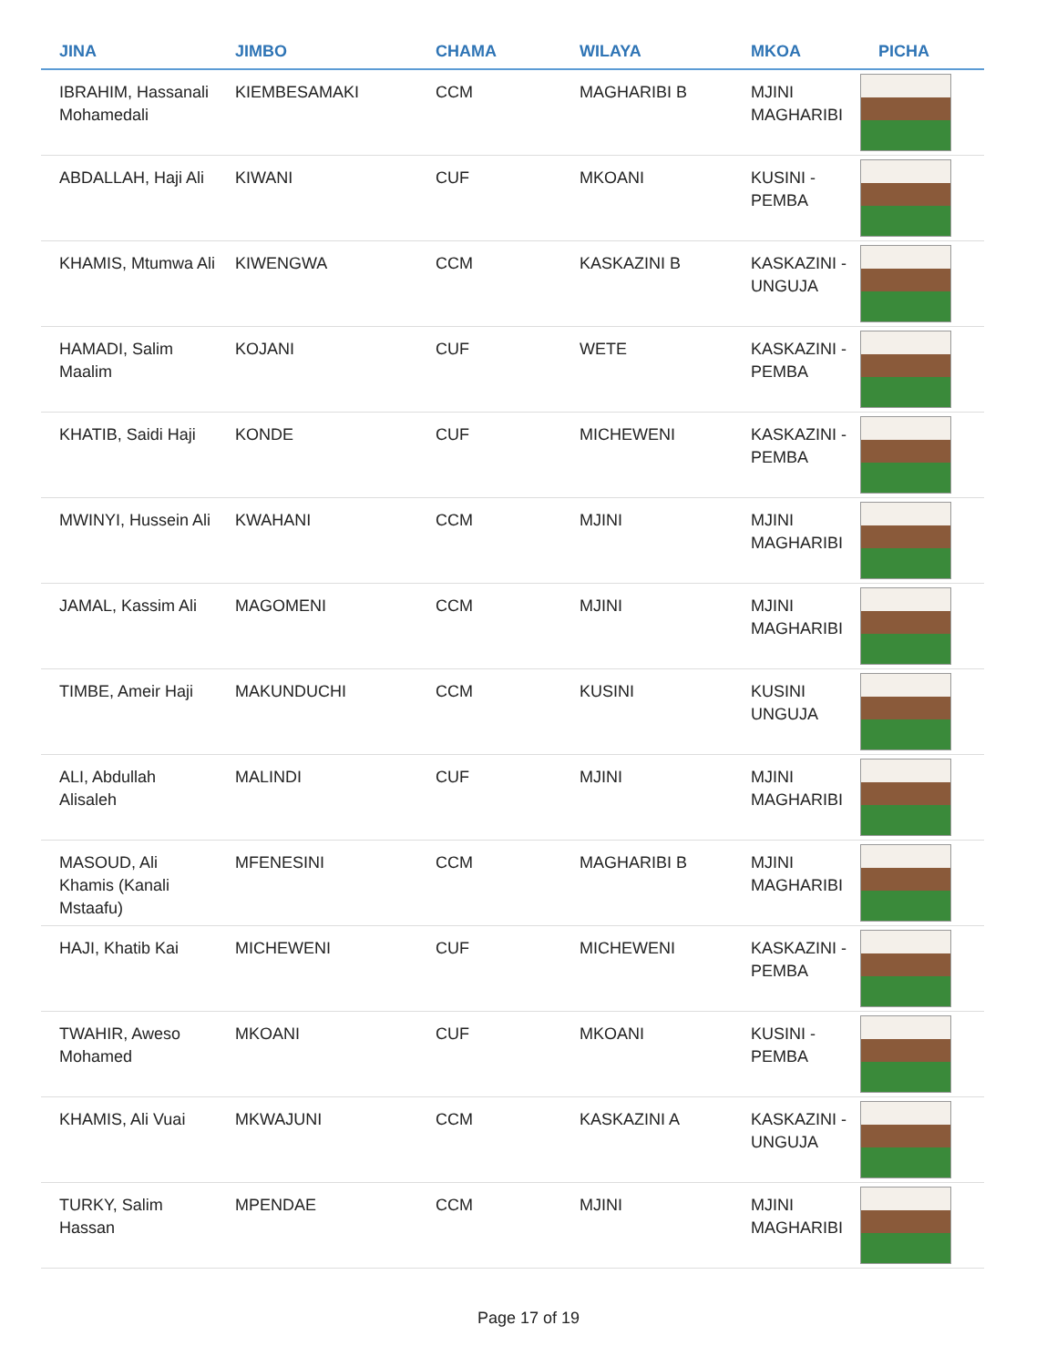| JINA | JIMBO | CHAMA | WILAYA | MKOA | PICHA |
| --- | --- | --- | --- | --- | --- |
| IBRAHIM, Hassanali Mohamedali | KIEMBESAMAKI | CCM | MAGHARIBI B | MJINI MAGHARIBI | |
| ABDALLAH, Haji Ali | KIWANI | CUF | MKOANI | KUSINI - PEMBA | |
| KHAMIS, Mtumwa Ali | KIWENGWA | CCM | KASKAZINI B | KASKAZINI - UNGUJA | |
| HAMADI, Salim Maalim | KOJANI | CUF | WETE | KASKAZINI - PEMBA | |
| KHATIB, Saidi Haji | KONDE | CUF | MICHEWENI | KASKAZINI - PEMBA | |
| MWINYI, Hussein Ali | KWAHANI | CCM | MJINI | MJINI MAGHARIBI | |
| JAMAL, Kassim Ali | MAGOMENI | CCM | MJINI | MJINI MAGHARIBI | |
| TIMBE, Ameir Haji | MAKUNDUCHI | CCM | KUSINI | KUSINI UNGUJA | |
| ALI, Abdullah Alisaleh | MALINDI | CUF | MJINI | MJINI MAGHARIBI | |
| MASOUD, Ali Khamis (Kanali Mstaafu) | MFENESINI | CCM | MAGHARIBI B | MJINI MAGHARIBI | |
| HAJI, Khatib Kai | MICHEWENI | CUF | MICHEWENI | KASKAZINI - PEMBA | |
| TWAHIR, Aweso Mohamed | MKOANI | CUF | MKOANI | KUSINI - PEMBA | |
| KHAMIS, Ali Vuai | MKWAJUNI | CCM | KASKAZINI A | KASKAZINI - UNGUJA | |
| TURKY, Salim Hassan | MPENDAE | CCM | MJINI | MJINI MAGHARIBI | |
Page 17 of 19